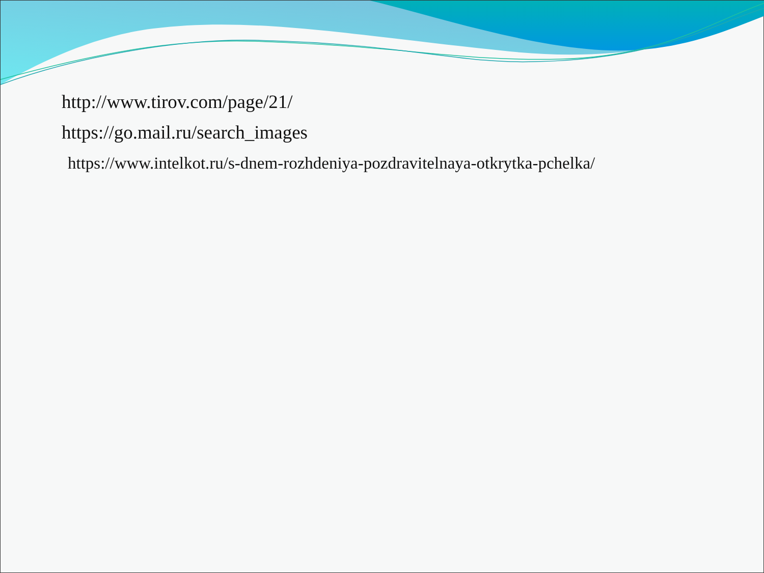http://www.tirov.com/page/21/
https://go.mail.ru/search_images
https://www.intelkot.ru/s-dnem-rozhdeniya-pozdravitelnaya-otkrytka-pchelka/